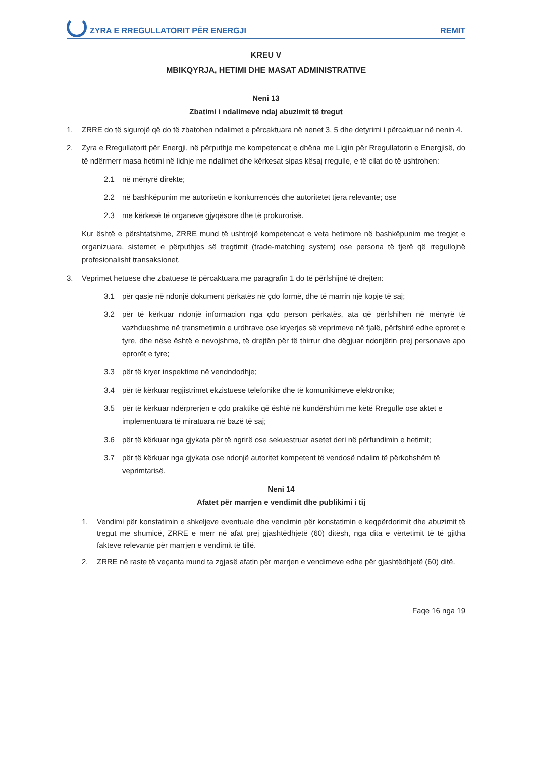ZYRA E RREGULLATORIT PËR ENERGJI REMIT
KREU V
MBIKQYRJA, HETIMI DHE MASAT ADMINISTRATIVE
Neni 13
Zbatimi i ndalimeve ndaj abuzimit të tregut
1. ZRRE do të sigurojë që do të zbatohen ndalimet e përcaktuara në nenet 3, 5 dhe detyrimi i përcaktuar në nenin 4.
2. Zyra e Rregullatorit për Energji, në përputhje me kompetencat e dhëna me Ligjin për Rregullatorin e Energjisë, do të ndërmerr masa hetimi në lidhje me ndalimet dhe kërkesat sipas kësaj rregulle, e të cilat do të ushtrohen:
2.1 në mënyrë direkte;
2.2 në bashkëpunim me autoritetin e konkurrencës dhe autoritetet tjera relevante; ose
2.3 me kërkesë të organeve gjyqësore dhe të prokurorisë.
Kur është e përshtatshme, ZRRE mund të ushtrojë kompetencat e veta hetimore në bashkëpunim me tregjet e organizuara, sistemet e përputhjes së tregtimit (trade-matching system) ose persona të tjerë që rregullojnë profesionalisht transaksionet.
3. Veprimet hetuese dhe zbatuese të përcaktuara me paragrafin 1 do të përfshijnë të drejtën:
3.1 për qasje në ndonjë dokument përkatës në çdo formë, dhe të marrin një kopje të saj;
3.2 për të kërkuar ndonjë informacion nga çdo person përkatës, ata që përfshihen në mënyrë të vazhdueshme në transmetimin e urdhrave ose kryerjes së veprimeve në fjalë, përfshirë edhe eproret e tyre, dhe nëse është e nevojshme, të drejtën për të thirrur dhe dëgjuar ndonjërin prej personave apo eprorët e tyre;
3.3 për të kryer inspektime në vendndodhje;
3.4 për të kërkuar regjistrimet ekzistuese telefonike dhe të komunikimeve elektronike;
3.5 për të kërkuar ndërprerjen e çdo praktike që është në kundërshtim me këtë Rregulle ose aktet e implementuara të miratuara në bazë të saj;
3.6 për të kërkuar nga gjykata për të ngrirë ose sekuestruar asetet deri në përfundimin e hetimit;
3.7 për të kërkuar nga gjykata ose ndonjë autoritet kompetent të vendosë ndalim të përkohshëm të veprimtarisë.
Neni 14
Afatet për marrjen e vendimit dhe publikimi i tij
1. Vendimi për konstatimin e shkeljeve eventuale dhe vendimin për konstatimin e keqpërdorimit dhe abuzimit të tregut me shumicë, ZRRE e merr në afat prej gjashtëdhjetë (60) ditësh, nga dita e vërtetimit të të gjitha fakteve relevante për marrjen e vendimit të tillë.
2. ZRRE në raste të veçanta mund ta zgjasë afatin për marrjen e vendimeve edhe për gjashtëdhjetë (60) ditë.
Faqe 16 nga 19